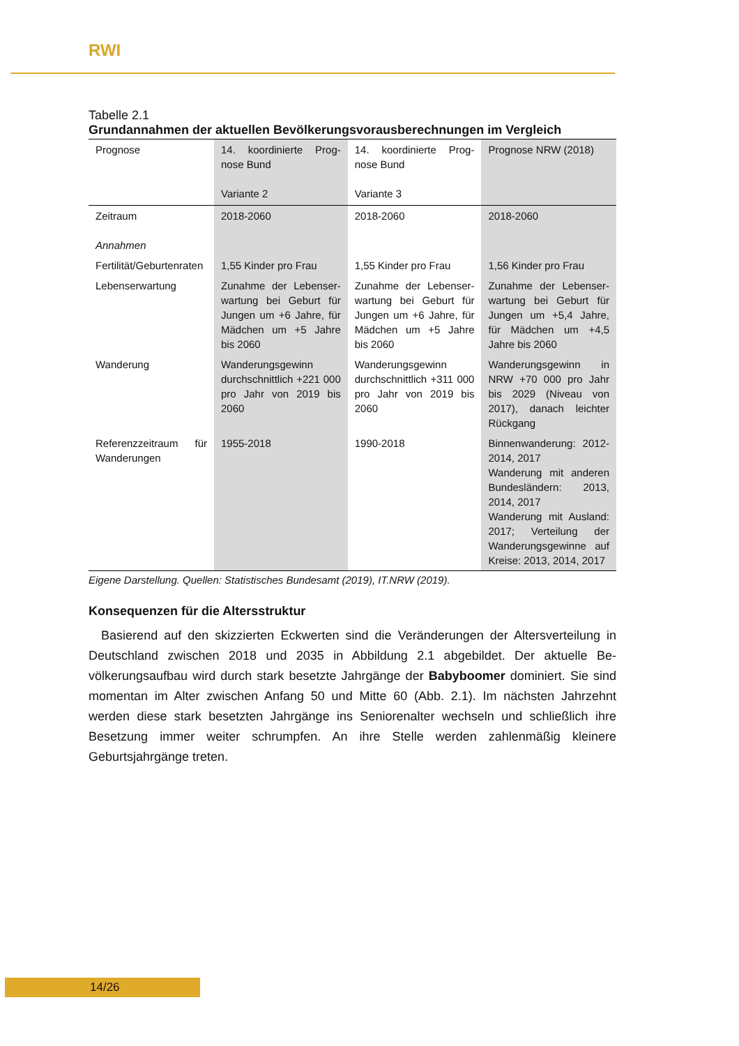RWI
Tabelle 2.1
Grundannahmen der aktuellen Bevölkerungsvorausberechnungen im Vergleich
| Prognose | 14. koordinierte Prog­nose Bund Variante 2 | 14. koordinierte Prog­nose Bund Variante 3 | Prognose NRW (2018) |
| Zeitraum Annahmen | 2018-2060 | 2018-2060 | 2018-2060 |
| Fertilität/Geburtenra­ten | 1,55 Kinder pro Frau | 1,55 Kinder pro Frau | 1,56 Kinder pro Frau |
| Lebenserwartung | Zunahme der Lebenser­wartung bei Geburt für Jungen um +6 Jahre, für Mädchen um +5 Jahre bis 2060 | Zunahme der Lebenser­wartung bei Geburt für Jungen um +6 Jahre, für Mädchen um +5 Jahre bis 2060 | Zunahme der Lebenser­wartung bei Geburt für Jungen um +5,4 Jahre, für Mädchen um +4,5 Jahre bis 2060 |
| Wanderung | Wanderungsgewinn durchschnittlich +221 000 pro Jahr von 2019 bis 2060 | Wanderungsgewinn durchschnittlich +311 000 pro Jahr von 2019 bis 2060 | Wanderungsgewinn in NRW +70 000 pro Jahr bis 2029 (Niveau von 2017), danach leichter Rückgang |
| Referenzzeitraum für Wanderungen | 1955-2018 | 1990-2018 | Binnenwanderung: 2012-2014, 2017 Wanderung mit ande­ren Bundesländern: 2013, 2014, 2017 Wanderung mit Aus­land: 2017; Verteilung der Wanderungsge­winne auf Kreise: 2013, 2014, 2017 |
Eigene Darstellung. Quellen: Statistisches Bundesamt (2019), IT.NRW (2019).
Konsequenzen für die Altersstruktur
Basierend auf den skizzierten Eckwerten sind die Veränderungen der Altersverteilung in Deutschland zwischen 2018 und 2035 in Abbildung 2.1 abgebildet. Der aktuelle Be­völkerungsaufbau wird durch stark besetzte Jahrgänge der Babyboomer dominiert. Sie sind momentan im Alter zwischen Anfang 50 und Mitte 60 (Abb. 2.1). Im nächsten Jahr­zehnt werden diese stark besetzten Jahrgänge ins Seniorenalter wechseln und schließ­lich ihre Besetzung immer weiter schrumpfen. An ihre Stelle werden zahlenmäßig klei­nere Geburtsjahrgänge treten.
14/26